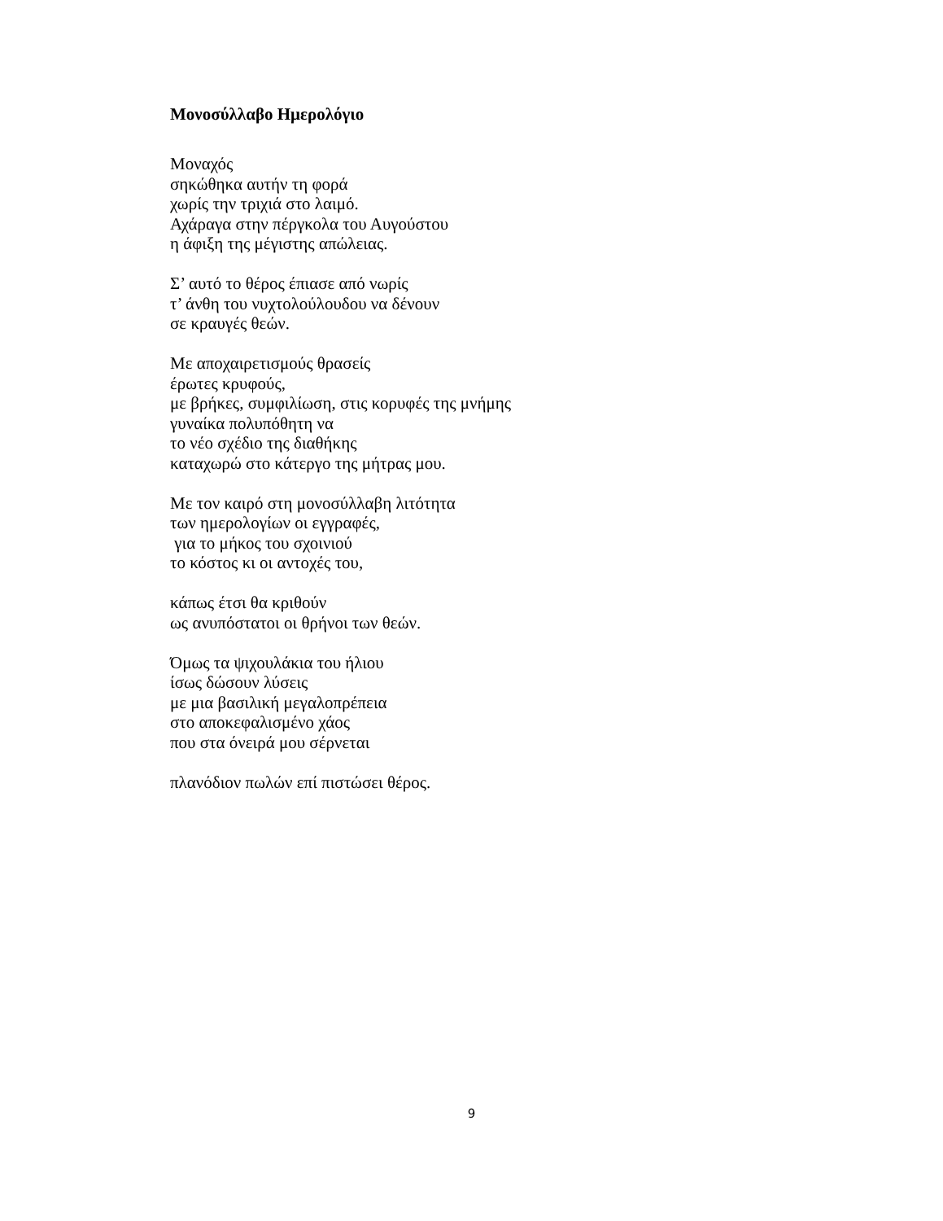Μονοσύλλαβο Ημερολόγιο
Μοναχός
σηκώθηκα αυτήν τη φορά
χωρίς την τριχιά στο λαιμό.
Αχάραγα στην πέργκολα του Αυγούστου
η άφιξη της μέγιστης απώλειας.
Σ’ αυτό το θέρος έπιασε από νωρίς
τ’ άνθη του νυχτολούλουδου να δένουν
σε κραυγές θεών.
Με αποχαιρετισμούς θρασείς
έρωτες κρυφούς,
με βρήκες, συμφιλίωση, στις κορυφές της μνήμης
γυναίκα πολυπόθητη να
το νέο σχέδιο της διαθήκης
καταχωρώ στο κάτεργο της μήτρας μου.
Με τον καιρό στη μονοσύλλαβη λιτότητα
των ημερολογίων οι εγγραφές,
για το μήκος του σχοινιού
το κόστος κι οι αντοχές του,
κάπως έτσι θα κριθούν
ως ανυπόστατοι οι θρήνοι των θεών.
Όμως τα ψιχουλάκια του ήλιου
ίσως δώσουν λύσεις
με μια βασιλική μεγαλοπρέπεια
στο αποκεφαλισμένο χάος
που στα όνειρά μου σέρνεται
πλανόδιον πωλών επί πιστώσει θέρος.
9